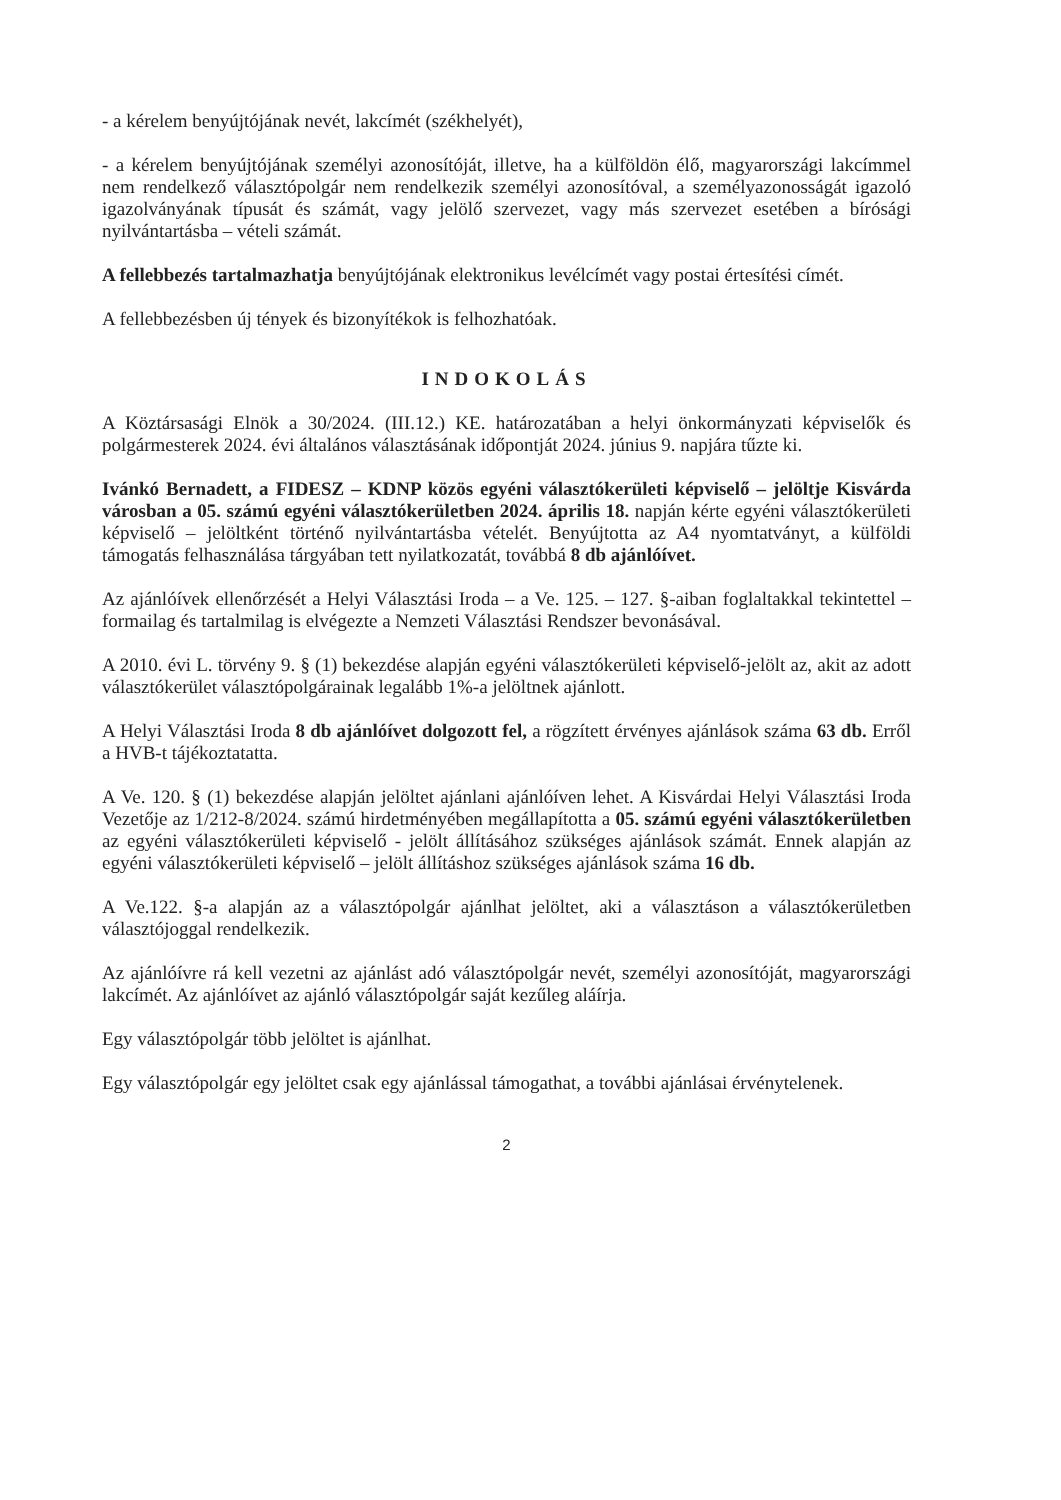- a kérelem benyújtójának nevét, lakcímét (székhelyét),
- a kérelem benyújtójának személyi azonosítóját, illetve, ha a külföldön élő, magyarországi lakcímmel nem rendelkező választópolgár nem rendelkezik személyi azonosítóval, a személyazonosságát igazoló igazolványának típusát és számát, vagy jelölő szervezet, vagy más szervezet esetében a bírósági nyilvántartásba – vételi számát.
A fellebbezés tartalmazhatja benyújtójának elektronikus levélcímét vagy postai értesítési címét.
A fellebbezésben új tények és bizonyítékok is felhozhatóak.
INDOKOLÁS
A Köztársasági Elnök a 30/2024. (III.12.) KE. határozatában a helyi önkormányzati képviselők és polgármesterek 2024. évi általános választásának időpontját 2024. június 9. napjára tűzte ki.
Ivánkó Bernadett, a FIDESZ – KDNP közös egyéni választókerületi képviselő – jelöltje Kisvárda városban a 05. számú egyéni választókerületben 2024. április 18. napján kérte egyéni választókerületi képviselő – jelöltként történő nyilvántartásba vételét. Benyújtotta az A4 nyomtatványt, a külföldi támogatás felhasználása tárgyában tett nyilatkozatát, továbbá 8 db ajánlóívet.
Az ajánlóívek ellenőrzését a Helyi Választási Iroda – a Ve. 125. – 127. §-aiban foglaltakkal tekintettel – formailag és tartalmilag is elvégezte a Nemzeti Választási Rendszer bevonásával.
A 2010. évi L. törvény 9. § (1) bekezdése alapján egyéni választókerületi képviselő-jelölt az, akit az adott választókerület választópolgárainak legalább 1%-a jelöltnek ajánlott.
A Helyi Választási Iroda 8 db ajánlóívet dolgozott fel, a rögzített érvényes ajánlások száma 63 db. Erről a HVB-t tájékoztatatta.
A Ve. 120. § (1) bekezdése alapján jelöltet ajánlani ajánlóíven lehet. A Kisvárdai Helyi Választási Iroda Vezetője az 1/212-8/2024. számú hirdetményében megállapította a 05. számú egyéni választókerületben az egyéni választókerületi képviselő - jelölt állításához szükséges ajánlások számát. Ennek alapján az egyéni választókerületi képviselő – jelölt állításhoz szükséges ajánlások száma 16 db.
A Ve.122. §-a alapján az a választópolgár ajánlhat jelöltet, aki a választáson a választókerületben választójoggal rendelkezik.
Az ajánlóívre rá kell vezetni az ajánlást adó választópolgár nevét, személyi azonosítóját, magyarországi lakcímét. Az ajánlóívet az ajánló választópolgár saját kezűleg aláírja.
Egy választópolgár több jelöltet is ajánlhat.
Egy választópolgár egy jelöltet csak egy ajánlással támogathat, a további ajánlásai érvénytelenek.
2